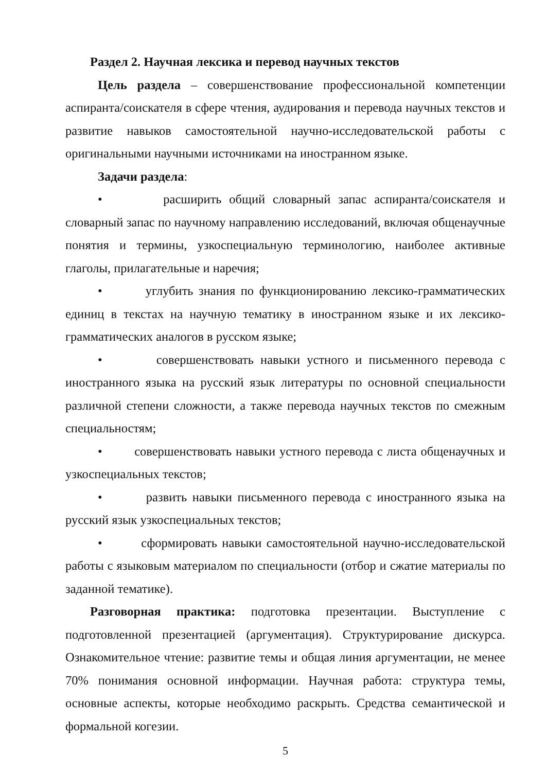Раздел 2. Научная лексика и перевод научных текстов
Цель раздела – совершенствование профессиональной компетенции аспиранта/соискателя в сфере чтения, аудирования и перевода научных текстов и развитие навыков самостоятельной научно-исследовательской работы с оригинальными научными источниками на иностранном языке.
Задачи раздела:
• расширить общий словарный запас аспиранта/соискателя и словарный запас по научному направлению исследований, включая общенаучные понятия и термины, узкоспециальную терминологию, наиболее активные глаголы, прилагательные и наречия;
• углубить знания по функционированию лексико-грамматических единиц в текстах на научную тематику в иностранном языке и их лексико-грамматических аналогов в русском языке;
• совершенствовать навыки устного и письменного перевода с иностранного языка на русский язык литературы по основной специальности различной степени сложности, а также перевода научных текстов по смежным специальностям;
• совершенствовать навыки устного перевода с листа общенаучных и узкоспециальных текстов;
• развить навыки письменного перевода с иностранного языка на русский язык узкоспециальных текстов;
• сформировать навыки самостоятельной научно-исследовательской работы с языковым материалом по специальности (отбор и сжатие материалы по заданной тематике).
Разговорная практика: подготовка презентации. Выступление с подготовленной презентацией (аргументация). Структурирование дискурса. Ознакомительное чтение: развитие темы и общая линия аргументации, не менее 70% понимания основной информации. Научная работа: структура темы, основные аспекты, которые необходимо раскрыть. Средства семантической и формальной когезии.
5